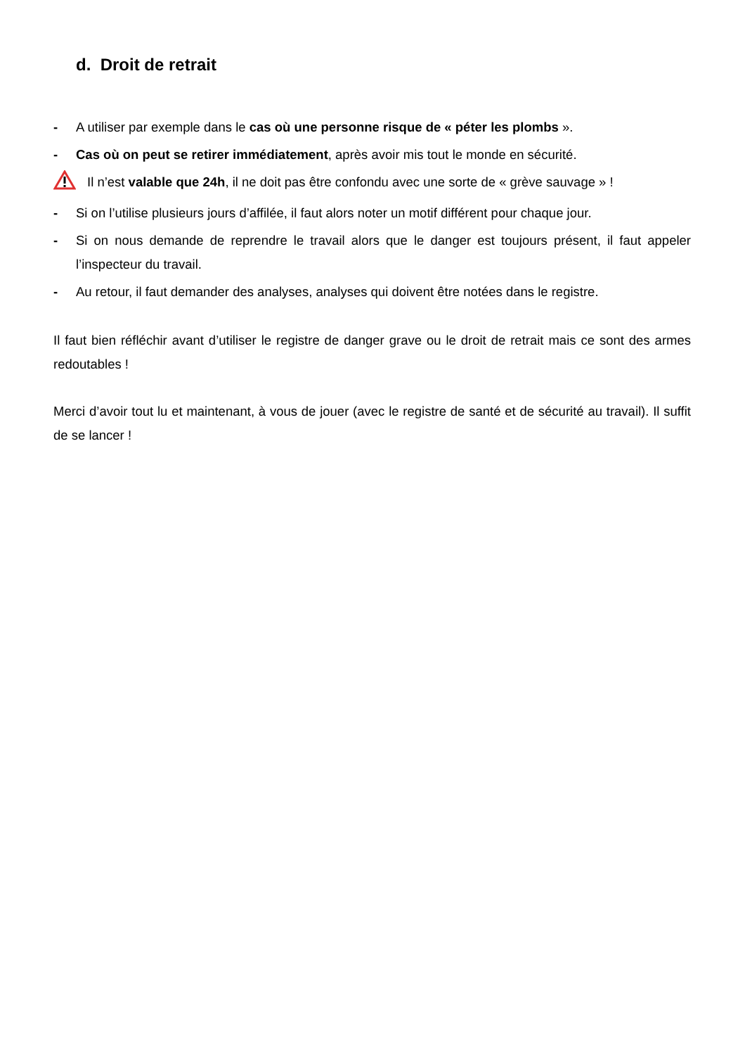d. Droit de retrait
- A utiliser par exemple dans le cas où une personne risque de « péter les plombs ».
- Cas où on peut se retirer immédiatement, après avoir mis tout le monde en sécurité.
Il n’est valable que 24h, il ne doit pas être confondu avec une sorte de « grève sauvage » !
- Si on l’utilise plusieurs jours d’affilée, il faut alors noter un motif différent pour chaque jour.
- Si on nous demande de reprendre le travail alors que le danger est toujours présent, il faut appeler l’inspecteur du travail.
- Au retour, il faut demander des analyses, analyses qui doivent être notées dans le registre.
Il faut bien réfléchir avant d’utiliser le registre de danger grave ou le droit de retrait mais ce sont des armes redoutables !
Merci d’avoir tout lu et maintenant, à vous de jouer (avec le registre de santé et de sécurité au travail). Il suffit de se lancer !